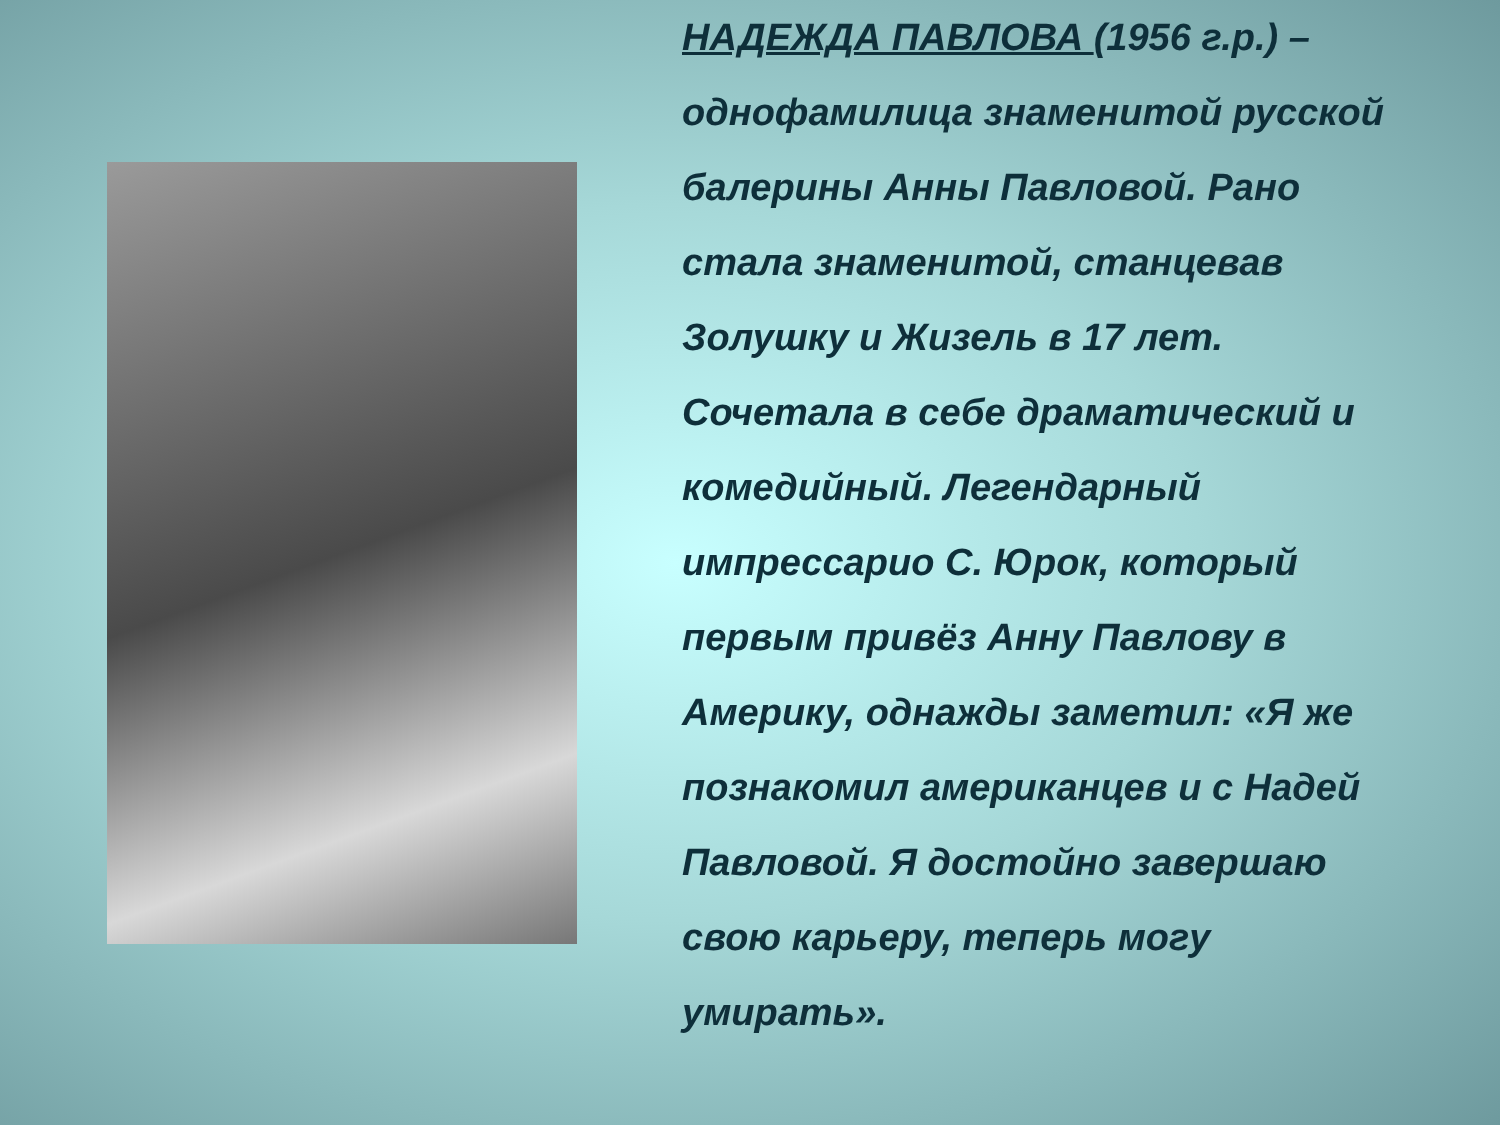НАДЕЖДА ПАВЛОВА (1956 г.р.) – однофамилица знаменитой русской балерины Анны Павловой. Рано стала знаменитой, станцевав Золушку и Жизель в 17 лет. Сочетала в себе драматический и комедийный. Легендарный импрессарио С. Юрок, который первым привёз Анну Павлову в Америку, однажды заметил: «Я же познакомил американцев и с Надей Павловой. Я достойно завершаю свою карьеру, теперь могу умирать».